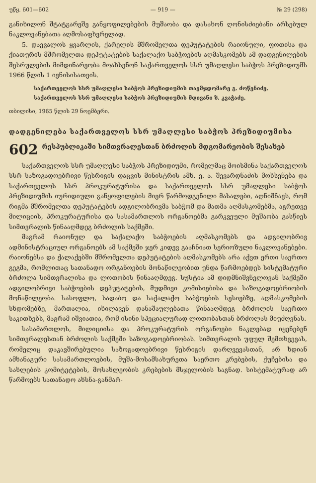უწყ. 601—602 — 919 — № 29 (298)
განიხილონ შტატგარეშე განყოფილებების მუშაობა და დასახონ ღონისძიებანი არსებულ ნაკლოვანებათა აღმოსაფხვრელად.
5. დაევალოს ყვარლის, ქარელის მშრომელთა დეპუტატების რაიონული, ფოთისა და ქიათურის მშრომელთა დეპუტატების საქალაქო საბჭოების აღმასკომებს ამ დადგენილების შესრულების მიმდინარეობა მოახსენონ საქართველოს სსრ უმაღლესი საბჭოს პრეზიდიუმს 1966 წლის 1 ივნისისათვის.
საქართველოს სსრ უმაღლესი საბჭოს პრეზიდიუმის თავმჯდომარე გ. ძოწენიძე.
საქართველოს სსრ უმაღლესი საბჭოს პრეზიდიუმის მდივანი ზ. კვაჭაძე.
თბილისი, 1965 წლის 29 ნოემბერი.
დადგენილება საქართველოს სსრ უმაღლესი საბჭოს პრეზიდიუმისა
602 რესპუბლიკაში სიმთვრალესთან ბრძოლის მდგომარეობის შესახებ
საქართველოს სსრ უმაღლესი საბჭოს პრეზიდიუმი, რომელმაც მოისმინა საქართველოს სსრ საზოგადოებრივი წესრიგის დაცვის მინისტრის ამხ. ე. ა. შევარდნაძის მოხსენება და საქართველოს სსრ პროკურატურისა და საქართველოს სსრ უმაღლესი საბჭოს პრეზიდიუმის იურიდიული განყოფილების მიერ წარმოდგენილი მასალები, აღნიშნავს, რომ რიგმა მშრომელთა დეპუტატების ადგილობრივმა საბჭომ და მათმა აღმასკომებმა, აგრეთვე მილიციის, პროკურატურისა და სასამართლოს ორგანოებმა გარკვეული მუშაობა გასწიეს სიმთვრალის წინააღმდეგ ბრძოლის საქმეში.
მაგრამ რაიონულ და საქალაქო საბჭოების აღმასკომებს და ადგილობრივ ადმინისტრაციულ ორგანოებს ამ საქმეში ჯერ კიდევ გააჩნიათ სერიოზული ნაკლოვანებები. რაიონებსა და ქალაქებში მშრომელთა დეპუტატების აღმასკომებს არა აქვთ ერთი საერთო გეგმა, რომლითაც სათანადო ორგანოების მონაწილეობით უნდა წარმოებდეს სისტემატური ბრძოლა სიმთვრალისა და ლოთობის წინააღმდეგ. სუსტია ამ დიდმნიშვნელოვან საქმეში ადგილობრივი საბჭოების დეპუტატების, მუდმივი კომისიებისა და საზოგადოებრიობის მონაწილეობა. სასოფლო, სადაბო და საქალაქო საბჭოების სესიებზე, აღმასკომების სხდომებზე, მართალია, იხილავენ დანაშაულებათა წინააღმდეგ ბრძოლის საერთო საკითხებს, მაგრამ იშვიათია, რომ ისინი სპეციალურად ლოთობასთან ბრძოლას მიუძღვნას.
სასამართლოს, მილიციისა და პროკურატურის ორგანოები ნაკლებად იყენებენ სიმთვრალესთან ბრძოლის საქმეში საზოგადოებრიობას. სიმთვრალის უფულ შემთხვევას, რომელიც დაკავშირებულია საზოგადოებრივი წესრიგის დარღვევასთან, არ ხდიან ამხანაგური სასამართლოების, მუშა-მოსამსახურეთა საერთო კრებების, ქუჩებისა და სახლების კომიტეტების, მოსახლეობის კრებების მსჯელობის საგნად. სისტემატურად არ წარმოებს სათანადო ახსნა-განმარ-